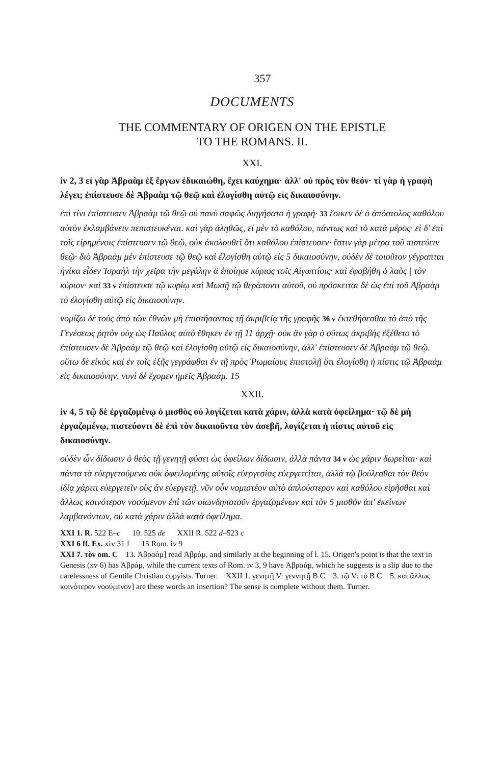357
DOCUMENTS
THE COMMENTARY OF ORIGEN ON THE EPISTLE
TO THE ROMANS. II.
XXI.
iv 2, 3 εἰ γὰρ Ἀβραὰμ ἐξ ἔργων ἐδικαιώθη, ἔχει καύχημα· ἀλλ' οὐ πρὸς τὸν θεόν· τί γὰρ ἡ γραφὴ λέγει; ἐπίστευσε δὲ Ἀβραὰμ τῷ θεῷ καὶ ἐλογίσθη αὐτῷ εἰς δικαιοσύνην.
ἐπὶ τίνι ἐπίστευσεν Ἀβραὰμ τῷ θεῷ οὐ πανὺ σαφῶς διηγήσατο ἡ γραφή· 33 ἔοικεν δὲ ὁ ἀπόστολος καθόλου αὐτὸν ἐκλαμβάνειν πεπιστευκέναι. καὶ γὰρ ἀληθῶς, εἰ μὲν τὸ καθόλου, πάντως καὶ τὸ κατὰ μέρος· εἰ δ' ἐπὶ τοῖς εἰρημένοις ἐπίστευσεν τῷ θεῷ, οὐκ ἀκολουθεῖ ὅτι καθόλου ἐπίστευσεν· ἔστιν γὰρ μέτρα τοῦ πιστεύειν θεῷ· διὸ Ἀβραὰμ μὲν ἐπίστευσε τῷ θεῷ καὶ ἐλογίσθη αὐτῷ εἰς 5 δικαιοσύνην, οὐδὲν δὲ τοιοῦτον γέγραπται ἡνίκα εἶδεν Ἰσραὴλ τὴν χεῖρα τὴν μεγάλην ἃ ἐποίησε κύριος τοῖς Αἰγυπτίοις· καὶ ἐφοβήθη ὁ λαὸς | τὸν κύριον· καὶ 33 v ἐπίστευσε τῷ κυρίῳ καὶ Μωσῇ τῷ θεράποντι αὐτοῦ, οὐ πρόσκειται δὲ ὡς ἐπὶ τοῦ Ἀβραὰμ τὸ ἐλογίσθη αὐτῷ εἰς δικαιοσύνην.
νομίζω δὲ τοὺς ἀπὸ τῶν ἐθνῶν μὴ ἐπιστήσαντας τῇ ἀκριβείᾳ τῆς γραφῆς 36 v ἐκτεθήσεσθαι τὸ ἀπὸ τῆς Γενέσεως ῥητὸν οὐχ ὡς Παῦλος αὐτὸ ἔθηκεν ἐν τῇ 11 ἀρχῇ· οὐκ ἂν γὰρ ὁ οὕτως ἀκριβὴς ἐξέθετο τὸ ἐπίστευσεν δὲ Ἀβραὰμ τῷ θεῷ καὶ ἐλογίσθη αὐτῷ εἰς δικαιοσύνην, ἀλλ' ἐπίστευσεν δὲ Ἀβραὰμ τῷ θεῷ. οὕτω δὲ εἰκὸς καὶ ἐν τοῖς ἑξῆς γεγράφθαι ἐν τῇ πρὸς Ῥωμαίους ἐπιστολῇ ὅτι ἐλογίσθη ἡ πίστις τῷ Ἀβραὰμ εἰς δικαιοσύνην. νυνὶ δὲ ἔχομεν ἡμεῖς Ἀβραάμ. 15
XXII.
iv 4, 5 τῷ δὲ ἐργαζομένῳ ὁ μισθὸς οὐ λογίζεται κατὰ χάριν, ἀλλὰ κατὰ ὀφείλημα· τῷ δὲ μὴ ἐργαζομένῳ, πιστεύοντι δὲ ἐπὶ τὸν δικαιοῦντα τὸν ἀσεβῆ, λογίζεται ἡ πίστις αὐτοῦ εἰς δικαιοσύνην.
οὐδὲν ὧν δίδωσιν ὁ θεὸς τῇ γενητῇ φύσει ὡς ὀφείλων δίδωσιν, ἀλλὰ πάντα 34 v ὡς χάριν δωρεῖται· καὶ πάντα τὰ εὐεργετούμενα οὐκ ὀφειλομένης αὐτοῖς εὐεργεσίας εὐεργετεῖται, ἀλλὰ τῷ βούλεσθαι τὸν θεὸν ἰδίᾳ χάριτι εὐεργετεῖν οὓς ἂν εὐεργετῇ. νῦν οὖν νομιστέον αὐτὸ ἁπλούστερον καὶ καθόλου εἰρῆσθαι καὶ ἄλλως κοινότερον νοούμενον ἐπὶ τῶν οἱωνδηποτοῦν ἐργαζομένων καὶ τὸν 5 μισθὸν ἀπ' ἐκείνων λαμβανόντων, οὐ κατὰ χάριν ἀλλὰ κατὰ ὀφείλημα.
XXI 1. R. 522 E–c 10. 525 de XXII R. 522 d–523 c
XXI 6 ff. Ex. xiv 31 f 15 Rom. iv 9
XXI 7. τὸν om. C 13. Ἀβραάμ] read Ἀβράμ, and similarly at the beginning of l. 15. Origen's point is that the text in Genesis (xv 6) has Ἀβράμ, while the current texts of Rom. iv 3, 9 have Ἀβραάμ, which he suggests is a slip due to the carelessness of Gentile Christian copyists. Turner. XXII 1. γενητῇ V: γεννητῇ B C 3. τῷ V: τὸ B C 5. καὶ ἄλλως κοινότερον νοούμενον] are these words an insertion? The sense is complete without them. Turner.